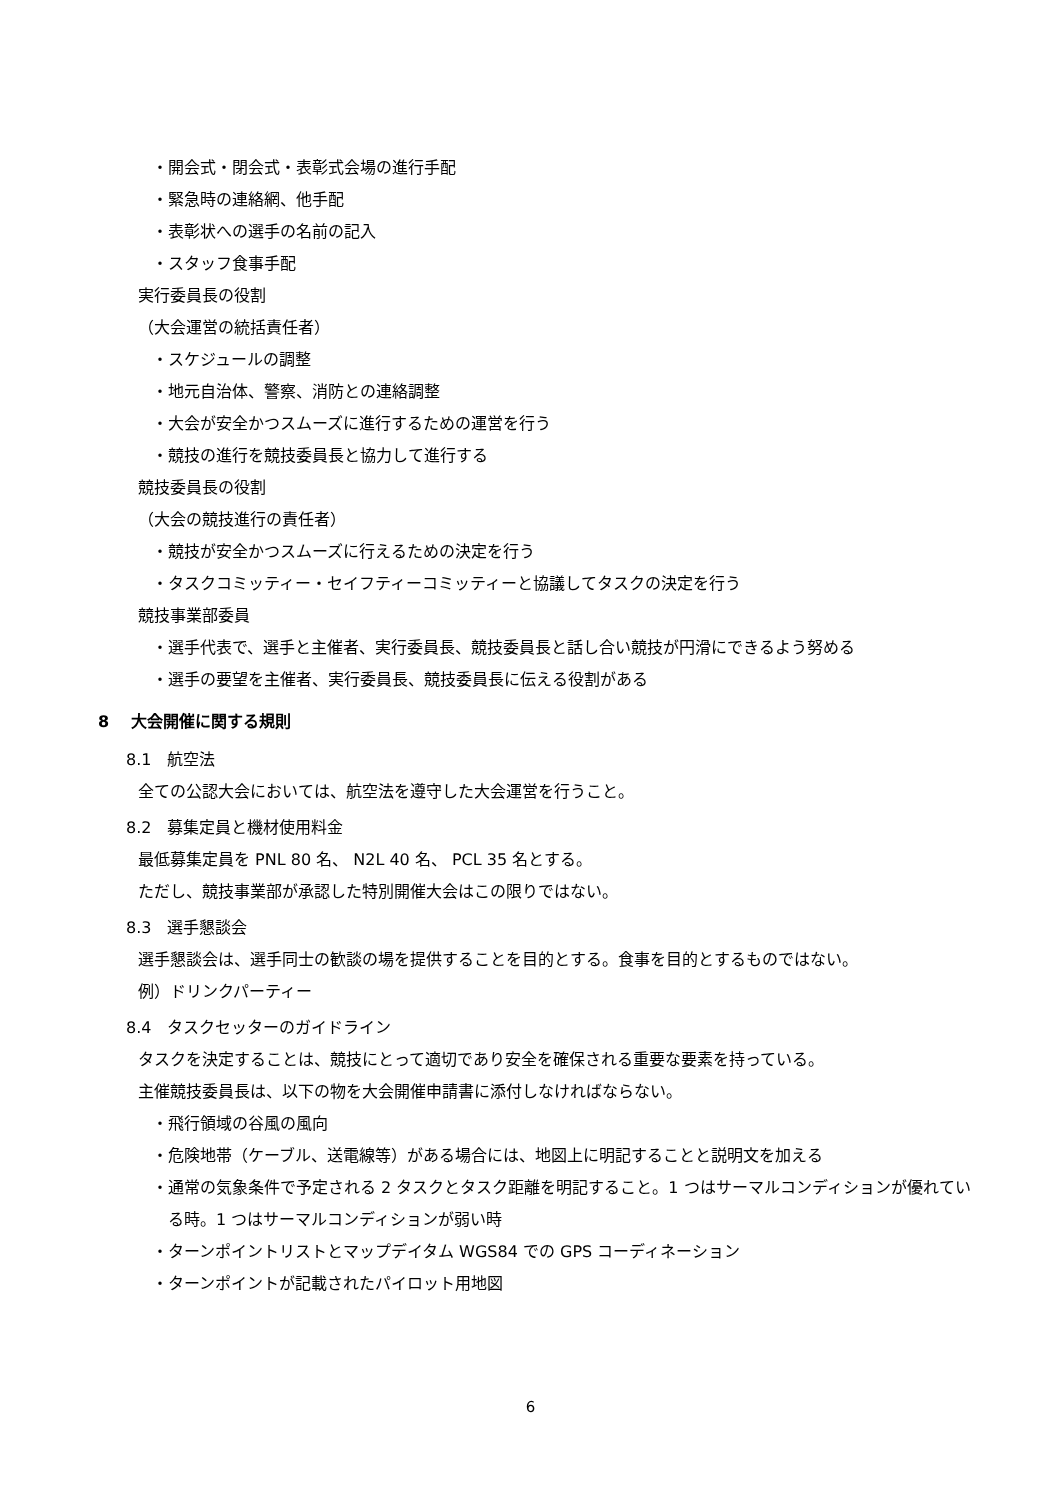・開会式・閉会式・表彰式会場の進行手配
・緊急時の連絡網、他手配
・表彰状への選手の名前の記入
・スタッフ食事手配
実行委員長の役割
（大会運営の統括責任者）
・スケジュールの調整
・地元自治体、警察、消防との連絡調整
・大会が安全かつスムーズに進行するための運営を行う
・競技の進行を競技委員長と協力して進行する
競技委員長の役割
（大会の競技進行の責任者）
・競技が安全かつスムーズに行えるための決定を行う
・タスクコミッティー・セイフティーコミッティーと協議してタスクの決定を行う
競技事業部委員
・選手代表で、選手と主催者、実行委員長、競技委員長と話し合い競技が円滑にできるよう努める
・選手の要望を主催者、実行委員長、競技委員長に伝える役割がある
8　 大会開催に関する規則
8.1　航空法
全ての公認大会においては、航空法を遵守した大会運営を行うこと。
8.2　募集定員と機材使用料金
最低募集定員を PNL 80 名、 N2L 40 名、 PCL 35 名とする。
ただし、競技事業部が承認した特別開催大会はこの限りではない。
8.3　選手懇談会
選手懇談会は、選手同士の歓談の場を提供することを目的とする。食事を目的とするものではない。
例）ドリンクパーティー
8.4　タスクセッターのガイドライン
タスクを決定することは、競技にとって適切であり安全を確保される重要な要素を持っている。
主催競技委員長は、以下の物を大会開催申請書に添付しなければならない。
・飛行領域の谷風の風向
・危険地帯（ケーブル、送電線等）がある場合には、地図上に明記することと説明文を加える
・通常の気象条件で予定される 2 タスクとタスク距離を明記すること。1 つはサーマルコンディションが優れている時。1 つはサーマルコンディションが弱い時
・ターンポイントリストとマップデイタム WGS84 での GPS コーディネーション
・ターンポイントが記載されたパイロット用地図
6